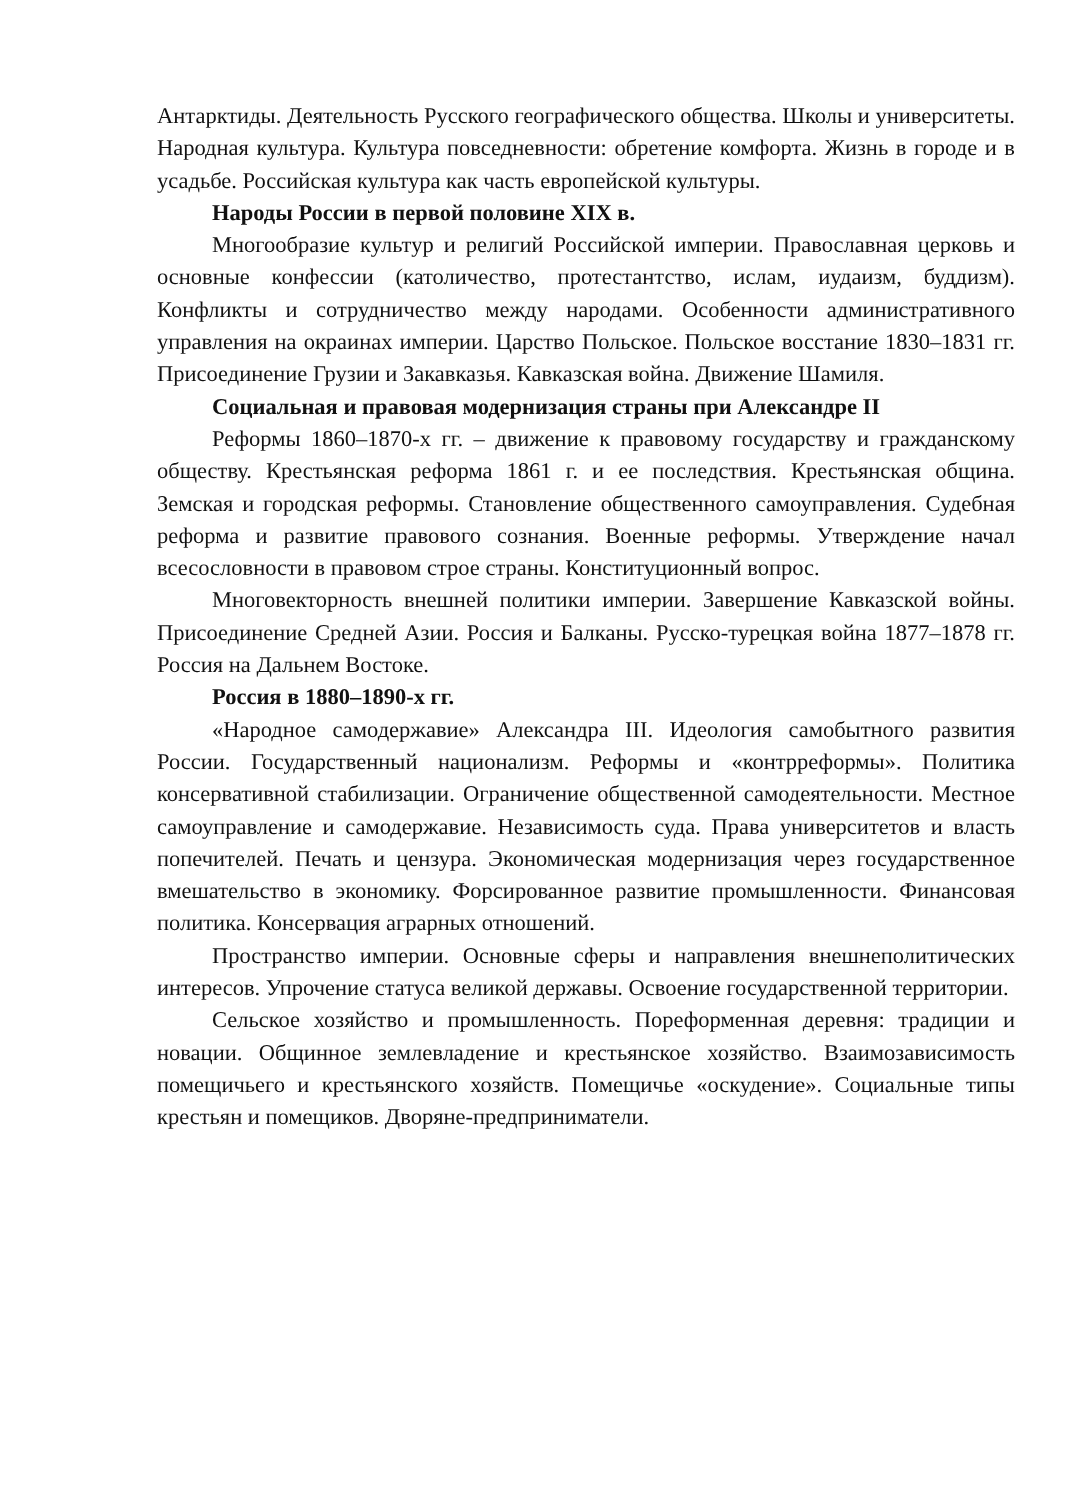Антарктиды. Деятельность Русского географического общества. Школы и университеты. Народная культура. Культура повседневности: обретение комфорта. Жизнь в городе и в усадьбе. Российская культура как часть европейской культуры.
Народы России в первой половине XIX в.
Многообразие культур и религий Российской империи. Православная церковь и основные конфессии (католичество, протестантство, ислам, иудаизм, буддизм). Конфликты и сотрудничество между народами. Особенности административного управления на окраинах империи. Царство Польское. Польское восстание 1830–1831 гг. Присоединение Грузии и Закавказья. Кавказская война. Движение Шамиля.
Социальная и правовая модернизация страны при Александре II
Реформы 1860–1870-х гг. – движение к правовому государству и гражданскому обществу. Крестьянская реформа 1861 г. и ее последствия. Крестьянская община. Земская и городская реформы. Становление общественного самоуправления. Судебная реформа и развитие правового сознания. Военные реформы. Утверждение начал всесословности в правовом строе страны. Конституционный вопрос.
Многовекторность внешней политики империи. Завершение Кавказской войны. Присоединение Средней Азии. Россия и Балканы. Русско-турецкая война 1877–1878 гг. Россия на Дальнем Востоке.
Россия в 1880–1890-х гг.
«Народное самодержавие» Александра III. Идеология самобытного развития России. Государственный национализм. Реформы и «контрреформы». Политика консервативной стабилизации. Ограничение общественной самодеятельности. Местное самоуправление и самодержавие. Независимость суда. Права университетов и власть попечителей. Печать и цензура. Экономическая модернизация через государственное вмешательство в экономику. Форсированное развитие промышленности. Финансовая политика. Консервация аграрных отношений.
Пространство империи. Основные сферы и направления внешнеполитических интересов. Упрочение статуса великой державы. Освоение государственной территории.
Сельское хозяйство и промышленность. Пореформенная деревня: традиции и новации. Общинное землевладение и крестьянское хозяйство. Взаимозависимость помещичьего и крестьянского хозяйств. Помещичье «оскудение». Социальные типы крестьян и помещиков. Дворяне-предприниматели.